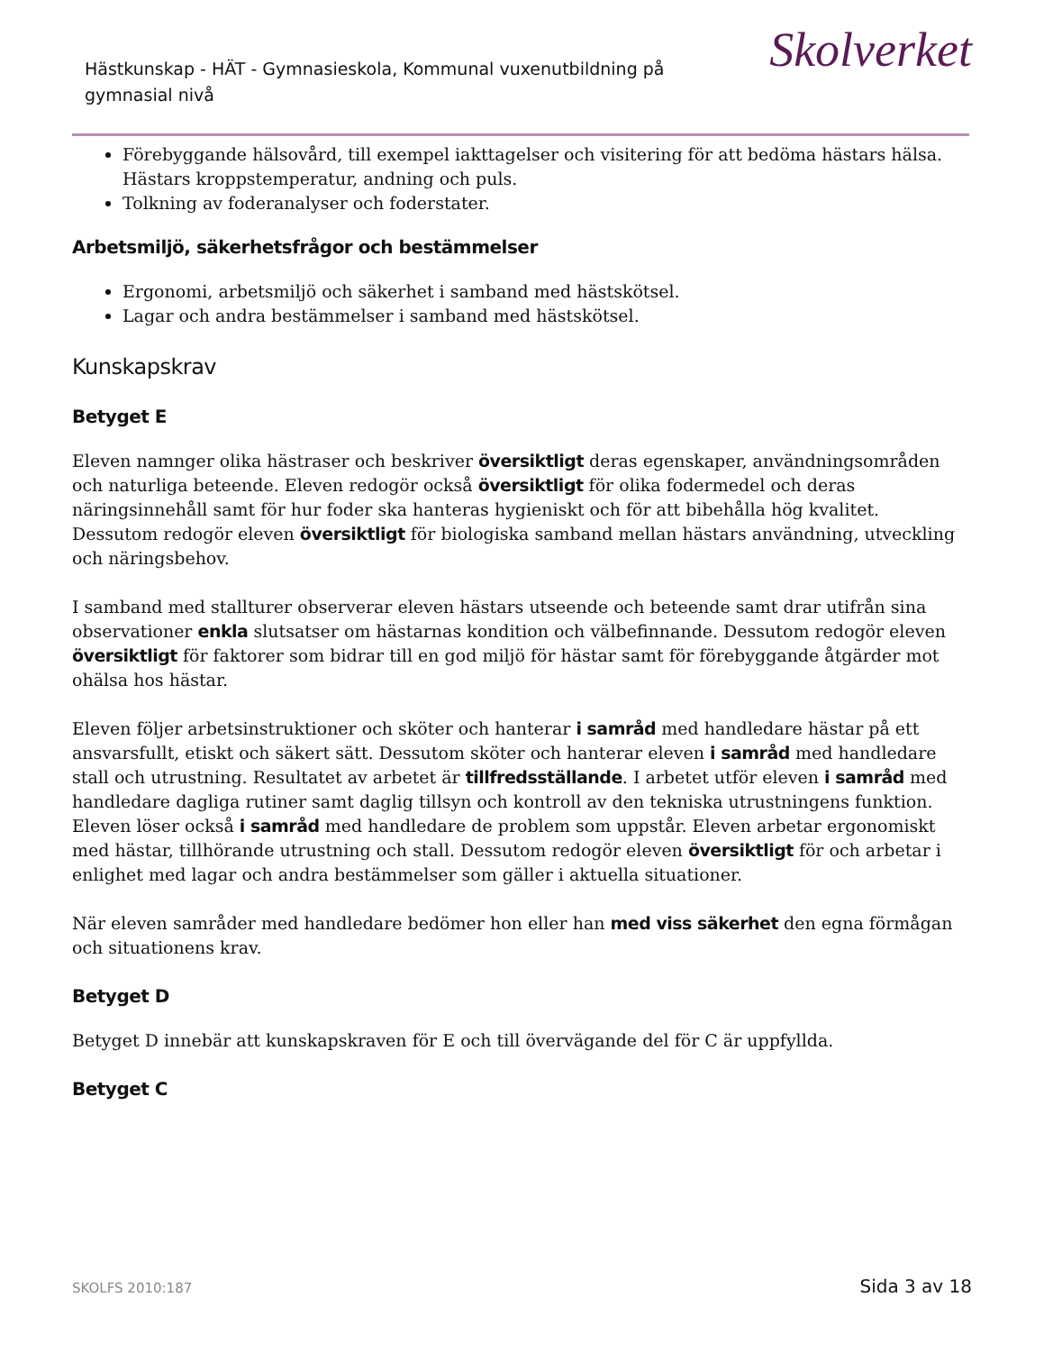Hästkunskap - HÄT - Gymnasieskola, Kommunal vuxenutbildning på gymnasial nivå
Skolverket
Förebyggande hälsovård, till exempel iakttagelser och visitering för att bedöma hästars hälsa. Hästars kroppstemperatur, andning och puls.
Tolkning av foderanalyser och foderstater.
Arbetsmiljö, säkerhetsfrågor och bestämmelser
Ergonomi, arbetsmiljö och säkerhet i samband med hästskötsel.
Lagar och andra bestämmelser i samband med hästskötsel.
Kunskapskrav
Betyget E
Eleven namnger olika hästraser och beskriver översiktligt deras egenskaper, användningsområden och naturliga beteende. Eleven redogör också översiktligt för olika fodermedel och deras näringsinnehåll samt för hur foder ska hanteras hygieniskt och för att bibehålla hög kvalitet. Dessutom redogör eleven översiktligt för biologiska samband mellan hästars användning, utveckling och näringsbehov.
I samband med stallturer observerar eleven hästars utseende och beteende samt drar utifrån sina observationer enkla slutsatser om hästarnas kondition och välbefinnande. Dessutom redogör eleven översiktligt för faktorer som bidrar till en god miljö för hästar samt för förebyggande åtgärder mot ohälsa hos hästar.
Eleven följer arbetsinstruktioner och sköter och hanterar i samråd med handledare hästar på ett ansvarsfullt, etiskt och säkert sätt. Dessutom sköter och hanterar eleven i samråd med handledare stall och utrustning. Resultatet av arbetet är tillfredsställande. I arbetet utför eleven i samråd med handledare dagliga rutiner samt daglig tillsyn och kontroll av den tekniska utrustningens funktion. Eleven löser också i samråd med handledare de problem som uppstår. Eleven arbetar ergonomiskt med hästar, tillhörande utrustning och stall. Dessutom redogör eleven översiktligt för och arbetar i enlighet med lagar och andra bestämmelser som gäller i aktuella situationer.
När eleven samråder med handledare bedömer hon eller han med viss säkerhet den egna förmågan och situationens krav.
Betyget D
Betyget D innebär att kunskapskraven för E och till övervägande del för C är uppfyllda.
Betyget C
SKOLFS 2010:187 Sida 3 av 18